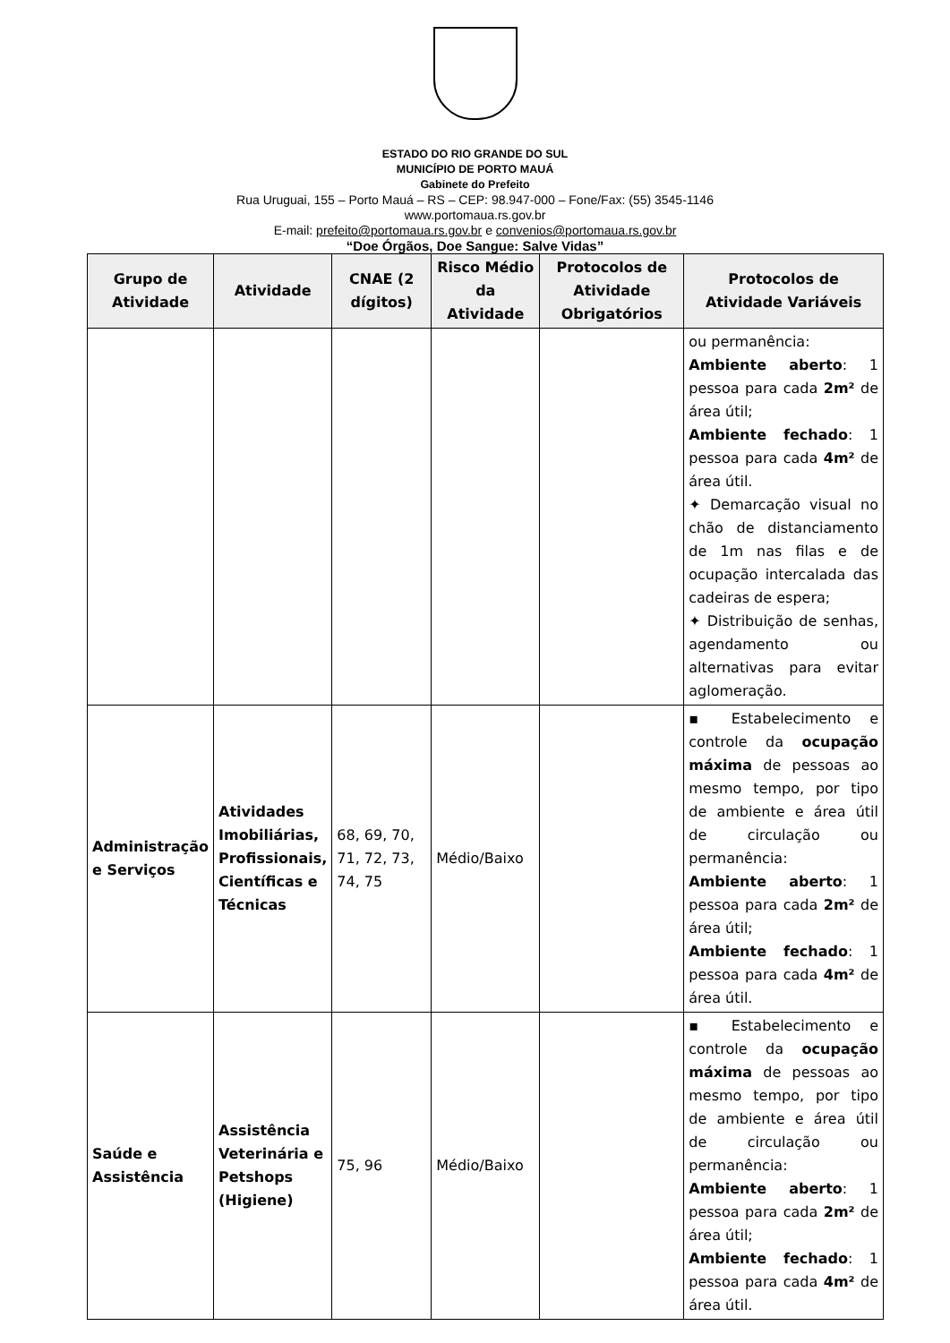ESTADO DO RIO GRANDE DO SUL
MUNICÍPIO DE PORTO MAUÁ
Gabinete do Prefeito
Rua Uruguai, 155 – Porto Mauá – RS – CEP: 98.947-000 – Fone/Fax: (55) 3545-1146
www.portomaua.rs.gov.br
E-mail: prefeito@portomaua.rs.gov.br e convenios@portomaua.rs.gov.br
“Doe Órgãos, Doe Sangue: Salve Vidas”
| Grupo de Atividade | Atividade | CNAE (2 dígitos) | Risco Médio da Atividade | Protocolos de Atividade Obrigatórios | Protocolos de Atividade Variáveis |
| --- | --- | --- | --- | --- | --- |
| | | | | | ou permanência: Ambiente aberto : 1 pessoa para cada 2m² de área útil; Ambiente fechado : 1 pessoa para cada 4m² de área útil. ✦ Demarcação visual no chão de distanciamento de 1m nas filas e de ocupação intercalada das cadeiras de espera; ✦ Distribuição de senhas, agendamento ou alternativas para evitar aglomeração. |
| Administração e Serviços | Atividades Imobiliárias, Profissionais, Científicas e Técnicas | 68, 69, 70, 71, 72, 73, 74, 75 | Médio/Baixo | | ▪ Estabelecimento e controle da ocupação máxima de pessoas ao mesmo tempo, por tipo de ambiente e área útil de circulação ou permanência: Ambiente aberto : 1 pessoa para cada 2m² de área útil; Ambiente fechado : 1 pessoa para cada 4m² de área útil. |
| Saúde e Assistência | Assistência Veterinária e Petshops (Higiene) | 75, 96 | Médio/Baixo | | ▪ Estabelecimento e controle da ocupação máxima de pessoas ao mesmo tempo, por tipo de ambiente e área útil de circulação ou permanência: Ambiente aberto : 1 pessoa para cada 2m² de área útil; Ambiente fechado : 1 pessoa para cada 4m² de área útil. |